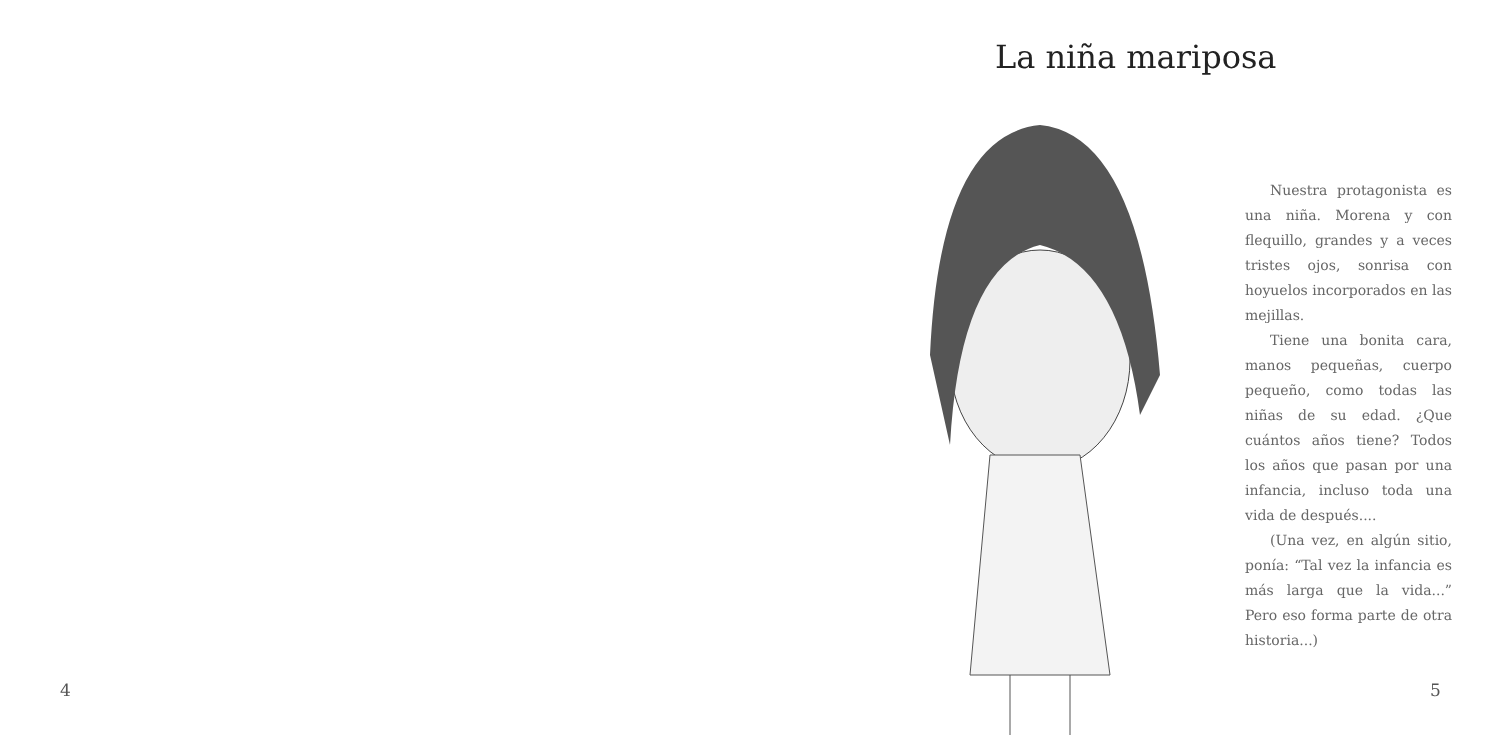4
La niña mariposa
Nuestra protagonista es una niña. Morena y con flequillo, grandes y a veces tristes ojos, sonrisa con hoyuelos incorporados en las mejillas.
Tiene una bonita cara, manos pequeñas, cuerpo pequeño, como todas las niñas de su edad. ¿Que cuántos años tiene? Todos los años que pasan por una infancia, incluso toda una vida de después....
(Una vez, en algún sitio, ponía: “Tal vez la infancia es más larga que la vida...” Pero eso forma parte de otra historia...)
5